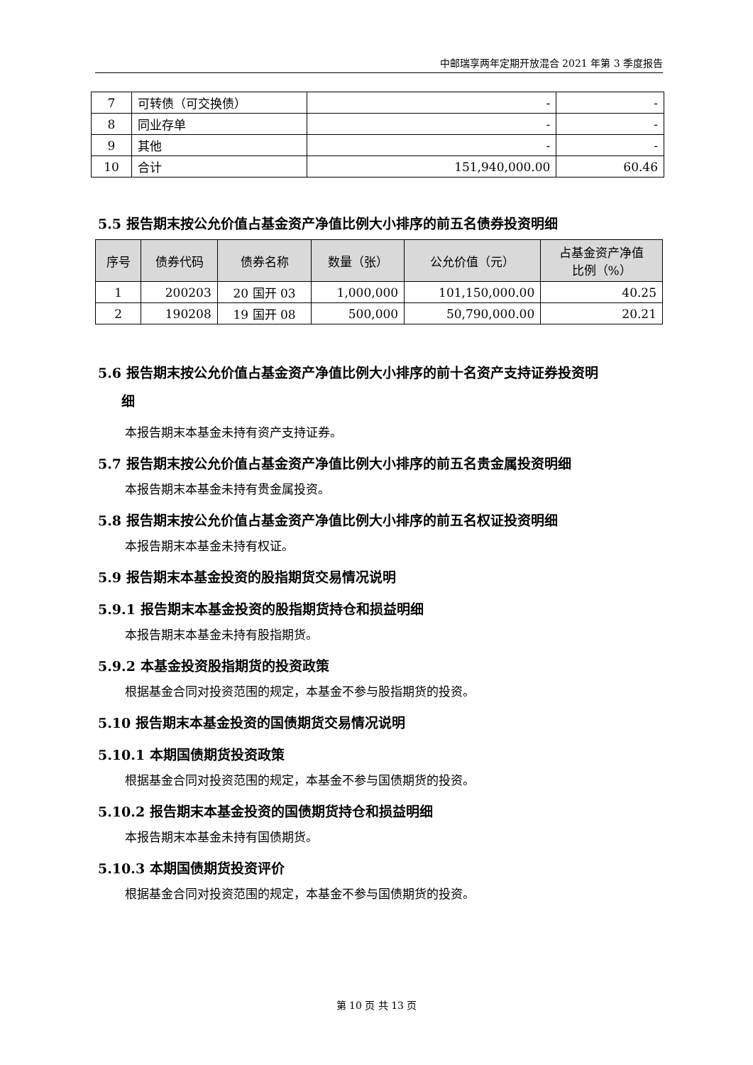中邮瑞享两年定期开放混合 2021 年第 3 季度报告
| 7 | 可转债（可交换债） | - | - |
| 8 | 同业存单 | - | - |
| 9 | 其他 | - | - |
| 10 | 合计 | 151,940,000.00 | 60.46 |
5.5 报告期末按公允价值占基金资产净值比例大小排序的前五名债券投资明细
| 序号 | 债券代码 | 债券名称 | 数量（张） | 公允价值（元） | 占基金资产净值 比例（%） |
| --- | --- | --- | --- | --- | --- |
| 1 | 200203 | 20 国开 03 | 1,000,000 | 101,150,000.00 | 40.25 |
| 2 | 190208 | 19 国开 08 | 500,000 | 50,790,000.00 | 20.21 |
5.6 报告期末按公允价值占基金资产净值比例大小排序的前十名资产支持证券投资明
细
本报告期末本基金未持有资产支持证券。
5.7 报告期末按公允价值占基金资产净值比例大小排序的前五名贵金属投资明细
本报告期末本基金未持有贵金属投资。
5.8 报告期末按公允价值占基金资产净值比例大小排序的前五名权证投资明细
本报告期末本基金未持有权证。
5.9 报告期末本基金投资的股指期货交易情况说明
5.9.1 报告期末本基金投资的股指期货持仓和损益明细
本报告期末本基金未持有股指期货。
5.9.2 本基金投资股指期货的投资政策
根据基金合同对投资范围的规定，本基金不参与股指期货的投资。
5.10 报告期末本基金投资的国债期货交易情况说明
5.10.1 本期国债期货投资政策
根据基金合同对投资范围的规定，本基金不参与国债期货的投资。
5.10.2 报告期末本基金投资的国债期货持仓和损益明细
本报告期末本基金未持有国债期货。
5.10.3 本期国债期货投资评价
根据基金合同对投资范围的规定，本基金不参与国债期货的投资。
第 10 页 共 13 页